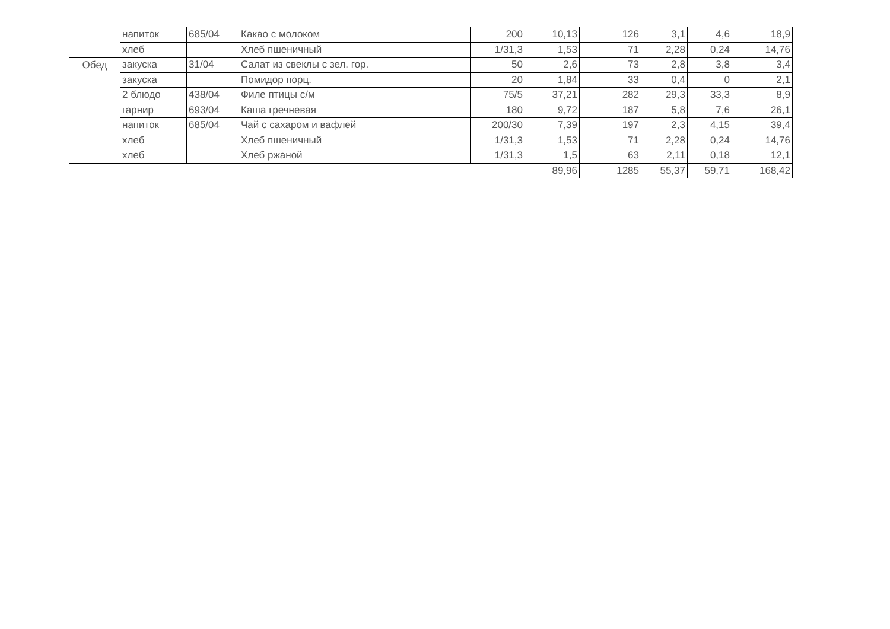| | напиток | 685/04 | Какао с молоком | 200 | 10,13 | 126 | 3,1 | 4,6 | 18,9 |
| | хлеб | | Хлеб пшеничный | 1/31,3 | 1,53 | 71 | 2,28 | 0,24 | 14,76 |
| Обед | закуска | 31/04 | Салат из свеклы с зел. гор. | 50 | 2,6 | 73 | 2,8 | 3,8 | 3,4 |
| | закуска | | Помидор порц. | 20 | 1,84 | 33 | 0,4 | 0 | 2,1 |
| | 2 блюдо | 438/04 | Филе птицы с/м | 75/5 | 37,21 | 282 | 29,3 | 33,3 | 8,9 |
| | гарнир | 693/04 | Каша гречневая | 180 | 9,72 | 187 | 5,8 | 7,6 | 26,1 |
| | напиток | 685/04 | Чай с сахаром и вафлей | 200/30 | 7,39 | 197 | 2,3 | 4,15 | 39,4 |
| | хлеб | | Хлеб пшеничный | 1/31,3 | 1,53 | 71 | 2,28 | 0,24 | 14,76 |
| | хлеб | | Хлеб ржаной | 1/31,3 | 1,5 | 63 | 2,11 | 0,18 | 12,1 |
| | | | | | 89,96 | 1285 | 55,37 | 59,71 | 168,42 |